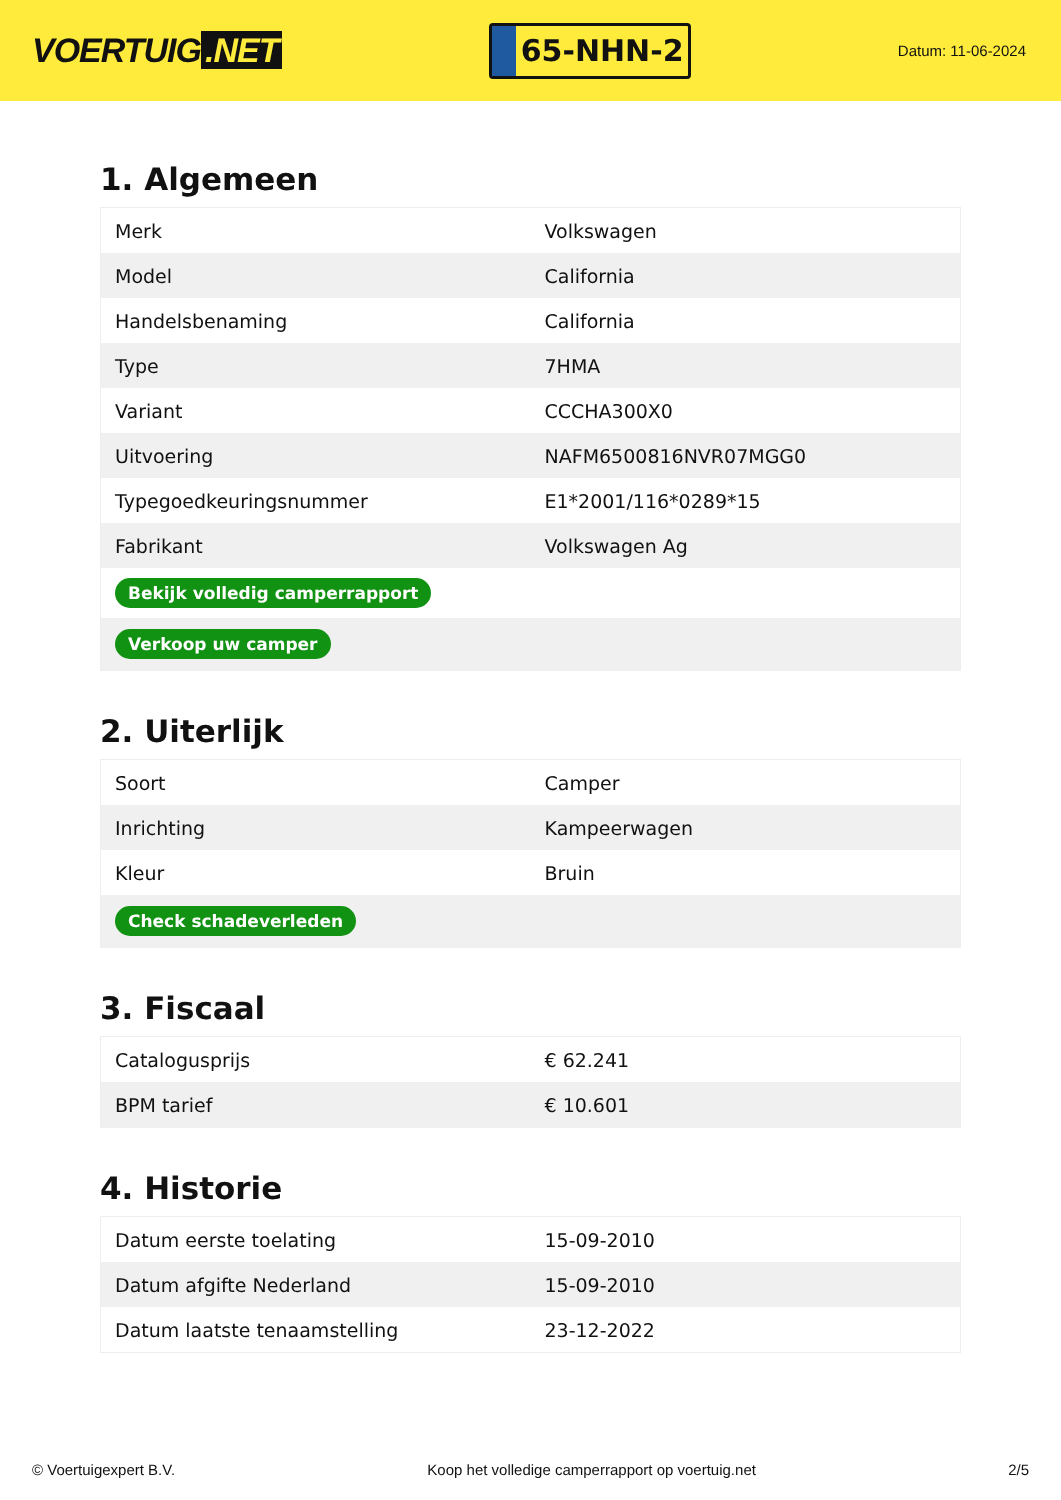VOERTUIG.NET
65-NHN-2
Datum: 11-06-2024
1. Algemeen
| Merk | Volkswagen |
| Model | California |
| Handelsbenaming | California |
| Type | 7HMA |
| Variant | CCCHA300X0 |
| Uitvoering | NAFM6500816NVR07MGG0 |
| Typegoedkeuringsnummer | E1*2001/116*0289*15 |
| Fabrikant | Volkswagen Ag |
| Bekijk volledig camperrapport | |
| Verkoop uw camper | |
2. Uiterlijk
| Soort | Camper |
| Inrichting | Kampeerwagen |
| Kleur | Bruin |
| Check schadeverleden | |
3. Fiscaal
| Catalogusprijs | € 62.241 |
| BPM tarief | € 10.601 |
4. Historie
| Datum eerste toelating | 15-09-2010 |
| Datum afgifte Nederland | 15-09-2010 |
| Datum laatste tenaamstelling | 23-12-2022 |
© Voertuigexpert B.V. Koop het volledige camperrapport op voertuig.net 2/5